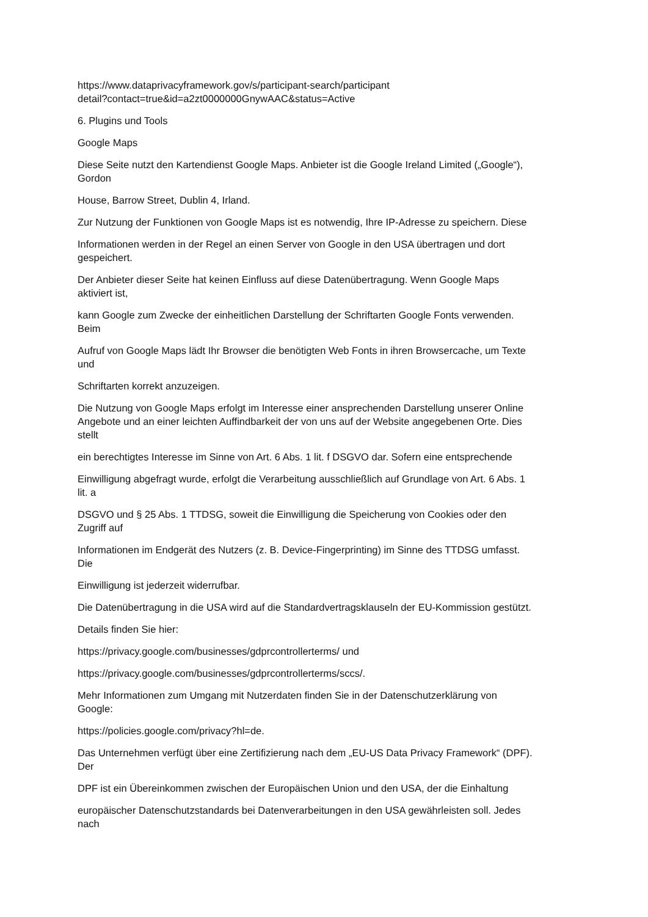https://www.dataprivacyframework.gov/s/participant-search/participant
detail?contact=true&id=a2zt0000000GnywAAC&status=Active
6. Plugins und Tools
Google Maps
Diese Seite nutzt den Kartendienst Google Maps. Anbieter ist die Google Ireland Limited („Google“),
Gordon
House, Barrow Street, Dublin 4, Irland.
Zur Nutzung der Funktionen von Google Maps ist es notwendig, Ihre IP-Adresse zu speichern. Diese
Informationen werden in der Regel an einen Server von Google in den USA übertragen und dort
gespeichert.
Der Anbieter dieser Seite hat keinen Einfluss auf diese Datenübertragung. Wenn Google Maps
aktiviert ist,
kann Google zum Zwecke der einheitlichen Darstellung der Schriftarten Google Fonts verwenden.
Beim
Aufruf von Google Maps lädt Ihr Browser die benötigten Web Fonts in ihren Browsercache, um Texte
und
Schriftarten korrekt anzuzeigen.
Die Nutzung von Google Maps erfolgt im Interesse einer ansprechenden Darstellung unserer Online
Angebote und an einer leichten Auffindbarkeit der von uns auf der Website angegebenen Orte. Dies
stellt
ein berechtigtes Interesse im Sinne von Art. 6 Abs. 1 lit. f DSGVO dar. Sofern eine entsprechende
Einwilligung abgefragt wurde, erfolgt die Verarbeitung ausschließlich auf Grundlage von Art. 6 Abs. 1
lit. a
DSGVO und § 25 Abs. 1 TTDSG, soweit die Einwilligung die Speicherung von Cookies oder den
Zugriff auf
Informationen im Endgerät des Nutzers (z. B. Device-Fingerprinting) im Sinne des TTDSG umfasst.
Die
Einwilligung ist jederzeit widerrufbar.
Die Datenübertragung in die USA wird auf die Standardvertragsklauseln der EU-Kommission gestützt.
Details finden Sie hier:
https://privacy.google.com/businesses/gdprcontrollerterms/ und
https://privacy.google.com/businesses/gdprcontrollerterms/sccs/.
Mehr Informationen zum Umgang mit Nutzerdaten finden Sie in der Datenschutzerklärung von
Google:
https://policies.google.com/privacy?hl=de.
Das Unternehmen verfügt über eine Zertifizierung nach dem „EU-US Data Privacy Framework“ (DPF).
Der
DPF ist ein Übereinkommen zwischen der Europäischen Union und den USA, der die Einhaltung
europäischer Datenschutzstandards bei Datenverarbeitungen in den USA gewährleisten soll. Jedes
nach